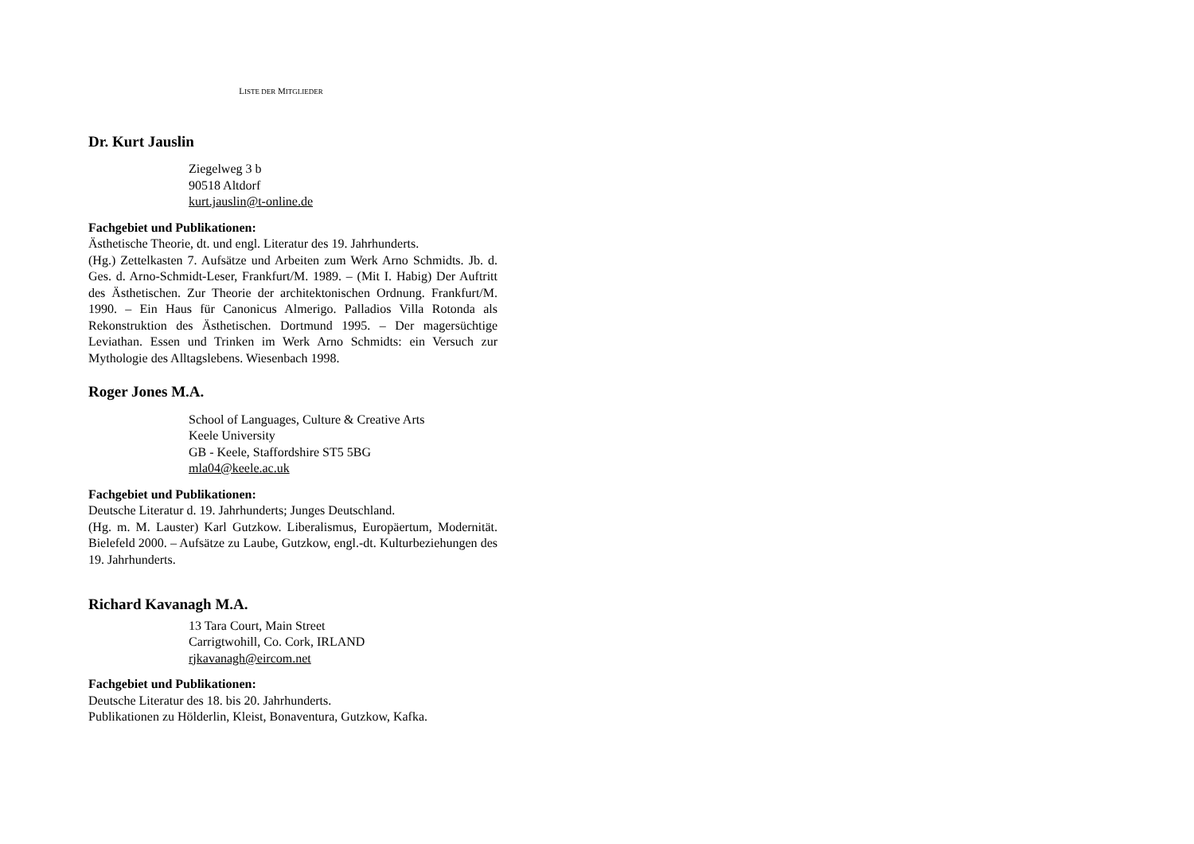LISTE DER MITGLIEDER
Dr. Kurt Jauslin
Ziegelweg 3 b
90518 Altdorf
kurt.jauslin@t-online.de
Fachgebiet und Publikationen:
Ästhetische Theorie, dt. und engl. Literatur des 19. Jahrhunderts.
(Hg.) Zettelkasten 7. Aufsätze und Arbeiten zum Werk Arno Schmidts. Jb. d. Ges. d. Arno-Schmidt-Leser, Frankfurt/M. 1989. – (Mit I. Habig) Der Auftritt des Ästhetischen. Zur Theorie der architektonischen Ordnung. Frankfurt/M. 1990. – Ein Haus für Canonicus Almerigo. Palladios Villa Rotonda als Rekonstruktion des Ästhetischen. Dortmund 1995. – Der magersüchtige Leviathan. Essen und Trinken im Werk Arno Schmidts: ein Versuch zur Mythologie des Alltagslebens. Wiesenbach 1998.
Roger Jones M.A.
School of Languages, Culture & Creative Arts
Keele University
GB - Keele, Staffordshire ST5 5BG
mla04@keele.ac.uk
Fachgebiet und Publikationen:
Deutsche Literatur d. 19. Jahrhunderts; Junges Deutschland.
(Hg. m. M. Lauster) Karl Gutzkow. Liberalismus, Europäertum, Modernität. Bielefeld 2000. – Aufsätze zu Laube, Gutzkow, engl.-dt. Kulturbeziehungen des 19. Jahrhunderts.
Richard Kavanagh M.A.
13 Tara Court, Main Street
Carrigtwohill, Co. Cork, IRLAND
rjkavanagh@eircom.net
Fachgebiet und Publikationen:
Deutsche Literatur des 18. bis 20. Jahrhunderts.
Publikationen zu Hölderlin, Kleist, Bonaventura, Gutzkow, Kafka.